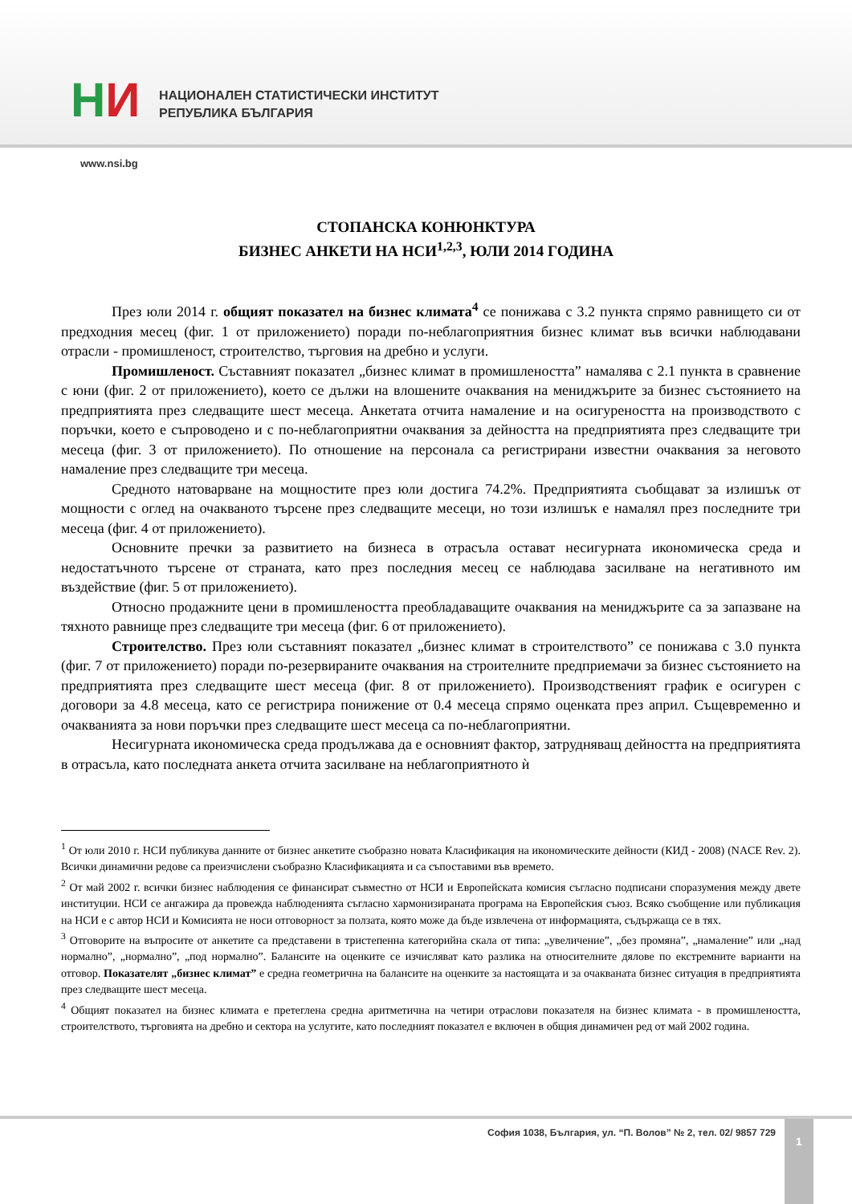НИ
НАЦИОНАЛЕН СТАТИСТИЧЕСКИ ИНСТИТУТ
РЕПУБЛИКА БЪЛГАРИЯ
www.nsi.bg
СТОПАНСКА КОНЮНКТУРА
БИЗНЕС АНКЕТИ НА НСИ<sup>1,2,3</sup>, ЮЛИ 2014 ГОДИНА
През юли 2014 г. общият показател на бизнес климата<sup>4</sup> се понижава с 3.2 пункта спрямо равнището си от предходния месец (фиг. 1 от приложението) поради по-неблагоприятния бизнес климат във всички наблюдавани отрасли - промишленост, строителство, търговия на дребно и услуги.
Промишленост. Съставният показател „бизнес климат в промишлеността” намалява с 2.1 пункта в сравнение с юни (фиг. 2 от приложението), което се дължи на влошените очаквания на мениджърите за бизнес състоянието на предприятията през следващите шест месеца. Анкетата отчита намаление и на осигуреността на производството с поръчки, което е съпроводено и с по-неблагоприятни очаквания за дейността на предприятията през следващите три месеца (фиг. 3 от приложението). По отношение на персонала са регистрирани известни очаквания за неговото намаление през следващите три месеца.
Средното натоварване на мощностите през юли достига 74.2%. Предприятията съобщават за излишък от мощности с оглед на очакваното търсене през следващите месеци, но този излишък е намалял през последните три месеца (фиг. 4 от приложението).
Основните пречки за развитието на бизнеса в отрасъла остават несигурната икономическа среда и недостатъчното търсене от страната, като през последния месец се наблюдава засилване на негативното им въздействие (фиг. 5 от приложението).
Относно продажните цени в промишлеността преобладаващите очаквания на мениджърите са за запазване на тяхното равнище през следващите три месеца (фиг. 6 от приложението).
Строителство. През юли съставният показател „бизнес климат в строителството” се понижава с 3.0 пункта (фиг. 7 от приложението) поради по-резервираните очаквания на строителните предприемачи за бизнес състоянието на предприятията през следващите шест месеца (фиг. 8 от приложението). Производственият график е осигурен с договори за 4.8 месеца, като се регистрира понижение от 0.4 месеца спрямо оценката през април. Същевременно и очакванията за нови поръчки през следващите шест месеца са по-неблагоприятни.
Несигурната икономическа среда продължава да е основният фактор, затрудняващ дейността на предприятията в отрасъла, като последната анкета отчита засилване на неблагоприятното ѝ
<sup>1</sup> От юли 2010 г. НСИ публикува данните от бизнес анкетите съобразно новата Класификация на икономическите дейности (КИД - 2008) (NACE Rev. 2). Всички динамични редове са преизчислени съобразно Класификацията и са съпоставими във времето.
<sup>2</sup> От май 2002 г. всички бизнес наблюдения се финансират съвместно от НСИ и Европейската комисия съгласно подписани споразумения между двете институции. НСИ се ангажира да провежда наблюденията съгласно хармонизираната програма на Европейския съюз. Всяко съобщение или публикация на НСИ е с автор НСИ и Комисията не носи отговорност за ползата, която може да бъде извлечена от информацията, съдържаща се в тях.
<sup>3</sup> Отговорите на въпросите от анкетите са представени в тристепенна категорийна скала от типа: „увеличение”, „без промяна”, „намаление” или „над нормално”, „нормално”, „под нормално”. Балансите на оценките се изчисляват като разлика на относителните дялове по екстремните варианти на отговор. Показателят „бизнес климат” е средна геометрична на балансите на оценките за настоящата и за очакваната бизнес ситуация в предприятията през следващите шест месеца.
<sup>4</sup> Общият показател на бизнес климата е претеглена средна аритметична на четири отраслови показателя на бизнес климата - в промишлеността, строителството, търговията на дребно и сектора на услугите, като последният показател е включен в общия динамичен ред от май 2002 година.
София 1038, България, ул. “П. Волов” № 2, тел. 02/ 9857 729
1